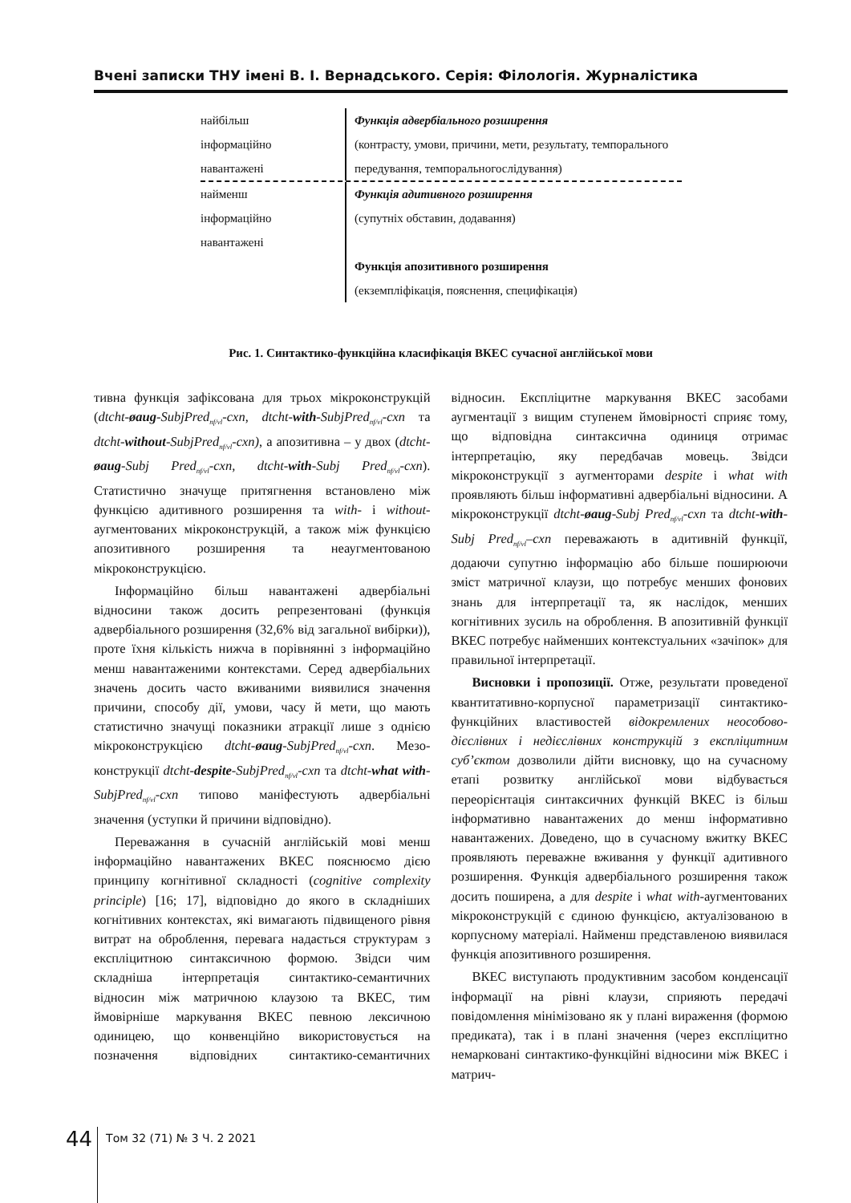Вчені записки ТНУ імені В. І. Вернадського. Серія: Філологія. Журналістика
найбільш
інформаційно
навантажені
Функція адвербіального розширення
(контрасту, умови, причини, мети, результату, темпорального передування, темпоральногослідування)
найменш
інформаційно
навантажені
Функція адитивного розширення
(супутніх обставин, додавання)
Функція апозитивного розширення
(екземпліфікація, пояснення, специфікація)
Рис. 1. Синтактико-функційна класифікація ВКЕС сучасної англійської мови
тивна функція зафіксована для трьох мікроконструкцій (dtcht-øaug-SubjPred<sub>nf/vl</sub>-cxn, dtcht-with-SubjPred<sub>nf/vl</sub>-cxn та dtcht-without-SubjPred<sub>nf/vl</sub>-cxn), а апозитивна – у двох (dtcht-øaug-Subj Pred<sub>nf/vl</sub>-cxn, dtcht-with-Subj Pred<sub>nf/vl</sub>-cxn). Статистично значуще притягнення встановлено між функцією адитивного розширення та with- і without-аугментованих мікроконструкцій, а також між функцією апозитивного розширення та неаугментованою мікроконструкцією.
Інформаційно більш навантажені адвербіальні відносини також досить репрезентовані (функція адвербіального розширення (32,6% від загальної вибірки)), проте їхня кількість нижча в порівнянні з інформаційно менш навантаженими контекстами. Серед адвербіальних значень досить часто вживаними виявилися значення причини, способу дії, умови, часу й мети, що мають статистично значущі показники атракції лише з однією мікроконструкцією dtcht-øaug-SubjPred<sub>nf/vl</sub>-cxn. Мезо-конструкції dtcht-despite-SubjPred<sub>nf/vl</sub>-cxn та dtcht-what with-SubjPred<sub>nf/vl</sub>-cxn типово маніфестують адвербіальні значення (уступки й причини відповідно).
Переважання в сучасній англійській мові менш інформаційно навантажених ВКЕС пояснюємо дією принципу когнітивної складності (cognitive complexity principle) [16; 17], відповідно до якого в складніших когнітивних контекстах, які вимагають підвищеного рівня витрат на оброблення, перевага надається структурам з експліцитною синтаксичною формою. Звідси чим складніша інтерпретація синтактико-семантичних відносин між матричною клаузою та ВКЕС, тим ймовірніше маркування ВКЕС певною лексичною одиницею, що конвенційно використовується на позначення відповідних синтактико-семантичних відносин. Експліцитне маркування ВКЕС засобами аугментації з вищим ступенем ймовірності сприяє тому, що відповідна синтаксична одиниця отримає інтерпретацію, яку передбачав мовець. Звідси мікроконструкції з аугменторами despite і what with проявляють більш інформативні адвербіальні відносини. А мікроконструкції dtcht-øaug-Subj Pred<sub>nf/vl</sub>-cxn та dtcht-with-Subj Pred<sub>nf/vl</sub>–cxn переважають в адитивній функції, додаючи супутню інформацію або більше поширюючи зміст матричної клаузи, що потребує менших фонових знань для інтерпретації та, як наслідок, менших когнітивних зусиль на оброблення. В апозитивній функції ВКЕС потребує найменших контекстуальних «зачіпок» для правильної інтерпретації.
Висновки і пропозиції. Отже, результати проведеної квантитативно-корпусної параметризації синтактико-функційних властивостей відокремлених неособово-дієслівних і недієслівних конструкцій з експліцитним суб’єктом дозволили дійти висновку, що на сучасному етапі розвитку англійської мови відбувається переорієнтація синтаксичних функцій ВКЕС із більш інформативно навантажених до менш інформативно навантажених. Доведено, що в сучасному вжитку ВКЕС проявляють переважне вживання у функції адитивного розширення. Функція адвербіального розширення також досить поширена, а для despite і what with-аугментованих мікроконструкцій є єдиною функцією, актуалізованою в корпусному матеріалі. Найменш представленою виявилася функція апозитивного розширення.
ВКЕС виступають продуктивним засобом конденсації інформації на рівні клаузи, сприяють передачі повідомлення мінімізовано як у плані вираження (формою предиката), так і в плані значення (через експліцитно немарковані синтактико-функційні відносини між ВКЕС і матрич-
44
Том 32 (71) № 3 Ч. 2 2021